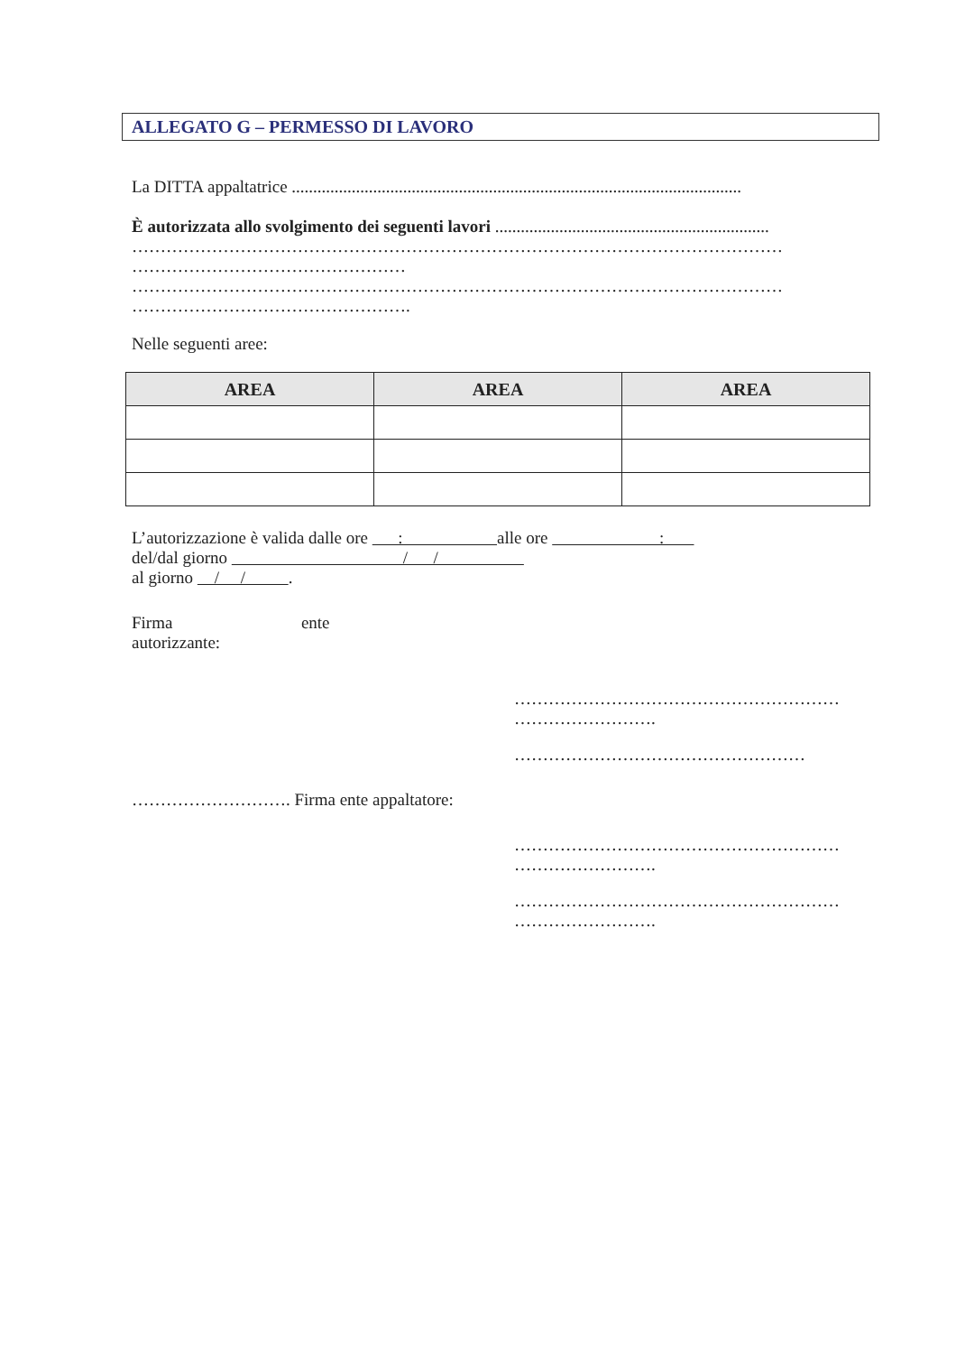ALLEGATO G – PERMESSO DI LAVORO
La DITTA appaltatrice .........................................................................................................
È autorizzata allo svolgimento dei seguenti lavori ................................................................
……………………………………………………………………………………………………
…………………………………………
……………………………………………………………………………………………………
………………………………………….
Nelle seguenti aree:
| AREA | AREA | AREA |
| --- | --- | --- |
L’autorizzazione è valida dalle ore : alle ore :
del/dal giorno / /
al giorno / / .
Firma ente
autorizzante:
…………………………………………………
…………………….
……………………………………………
………………………. Firma ente appaltatore:
…………………………………………………
…………………….
…………………………………………………
…………………….